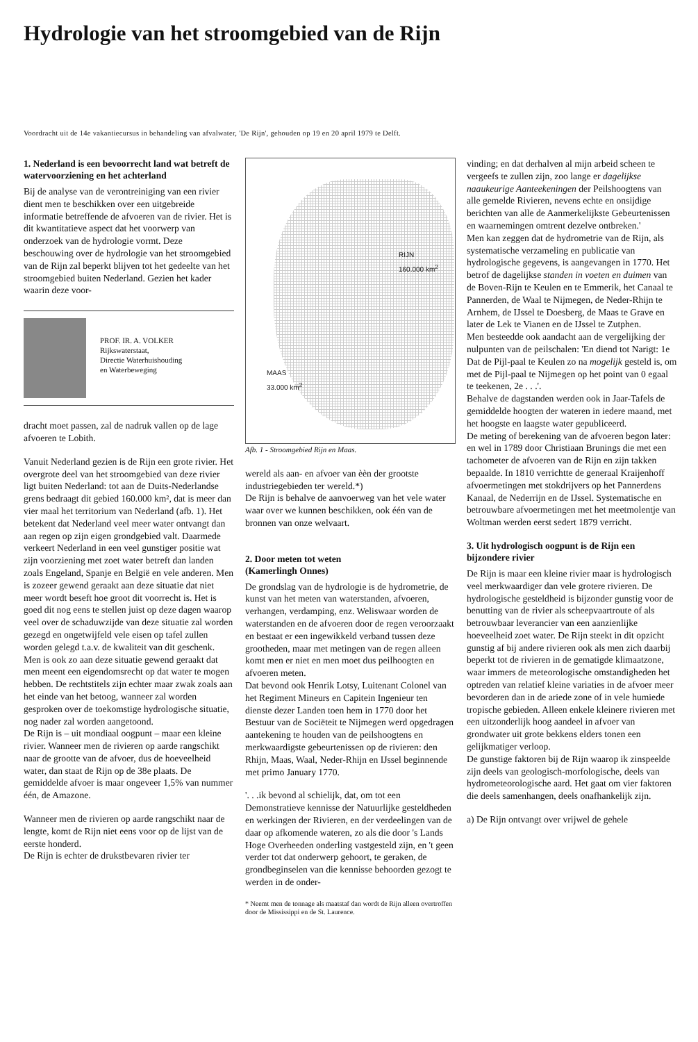Hydrologie van het stroomgebied van de Rijn
Voordracht uit de 14e vakantiecursus in behandeling van afvalwater, 'De Rijn', gehouden op 19 en 20 april 1979 te Delft.
1. Nederland is een bevoorrecht land wat betreft de watervoorziening en het achterland
Bij de analyse van de verontreiniging van een rivier dient men te beschikken over een uitgebreide informatie betreffende de afvoeren van de rivier. Het is dit kwantitatieve aspect dat het voorwerp van onderzoek van de hydrologie vormt. Deze beschouwing over de hydrologie van het stroomgebied van de Rijn zal beperkt blijven tot het gedeelte van het stroomgebied buiten Nederland. Gezien het kader waarin deze voor-
PROF. IR. A. VOLKER
Rijkswaterstaat,
Directie Waterhuishouding
en Waterbeweging
dracht moet passen, zal de nadruk vallen op de lage afvoeren te Lobith.
Vanuit Nederland gezien is de Rijn een grote rivier. Het overgrote deel van het stroomgebied van deze rivier ligt buiten Nederland: tot aan de Duits-Nederlandse grens bedraagt dit gebied 160.000 km², dat is meer dan vier maal het territorium van Nederland (afb. 1). Het betekent dat Nederland veel meer water ontvangt dan aan regen op zijn eigen grondgebied valt. Daarmede verkeert Nederland in een veel gunstiger positie wat zijn voorziening met zoet water betreft dan landen zoals Engeland, Spanje en België en vele anderen. Men is zozeer gewend geraakt aan deze situatie dat niet meer wordt beseft hoe groot dit voorrecht is. Het is goed dit nog eens te stellen juist op deze dagen waarop veel over de schaduwzijde van deze situatie zal worden gezegd en ongetwijfeld vele eisen op tafel zullen worden gelegd t.a.v. de kwaliteit van dit geschenk.
Men is ook zo aan deze situatie gewend geraakt dat men meent een eigendomsrecht op dat water te mogen hebben. De rechtstitels zijn echter maar zwak zoals aan het einde van het betoog, wanneer zal worden gesproken over de toekomstige hydrologische situatie, nog nader zal worden aangetoond.
De Rijn is – uit mondiaal oogpunt – maar een kleine rivier. Wanneer men de rivieren op aarde rangschikt naar de grootte van de afvoer, dus de hoeveelheid water, dan staat de Rijn op de 38e plaats. De gemiddelde afvoer is maar ongeveer 1,5% van nummer één, de Amazone.
Wanneer men de rivieren op aarde rangschikt naar de lengte, komt de Rijn niet eens voor op de lijst van de eerste honderd.
De Rijn is echter de drukstbevaren rivier ter
RIJN
160.000 km<sup>2</sup>
MAAS
33.000 km<sup>2</sup>
Afb. 1 - Stroomgebied Rijn en Maas.
wereld als aan- en afvoer van èèn der grootste industriegebieden ter wereld.*)
De Rijn is behalve de aanvoerweg van het vele water waar over we kunnen beschikken, ook één van de bronnen van onze welvaart.
2. Door meten tot weten
(Kamerlingh Onnes)
De grondslag van de hydrologie is de hydrometrie, de kunst van het meten van waterstanden, afvoeren, verhangen, verdamping, enz. Weliswaar worden de waterstanden en de afvoeren door de regen veroorzaakt en bestaat er een ingewikkeld verband tussen deze grootheden, maar met metingen van de regen alleen komt men er niet en men moet dus peilhoogten en afvoeren meten.
Dat bevond ook Henrik Lotsy, Luitenant Colonel van het Regiment Mineurs en Capitein Ingenieur ten dienste dezer Landen toen hem in 1770 door het Bestuur van de Sociëteit te Nijmegen werd opgedragen aantekening te houden van de peilshoogtens en merkwaardigste gebeurtenissen op de rivieren: den Rhijn, Maas, Waal, Neder-Rhijn en IJssel beginnende met primo January 1770.
'. . .ik bevond al schielijk, dat, om tot een Demonstratieve kennisse der Natuurlijke gesteldheden en werkingen der Rivieren, en der verdeelingen van de daar op afkomende wateren, zo als die door 's Lands Hoge Overheeden onderling vastgesteld zijn, en 't geen verder tot dat onderwerp gehoort, te geraken, de grondbeginselen van die kennisse behoorden gezogt te werden in de onder-
* Neemt men de tonnage als maatstaf dan wordt de Rijn alleen overtroffen door de Mississippi en de St. Laurence.
vinding; en dat derhalven al mijn arbeid scheen te vergeefs te zullen zijn, zoo lange er dagelijkse naaukeurige Aanteekeningen der Peilshoogtens van alle gemelde Rivieren, nevens echte en onsijdige berichten van alle de Aanmerkelijkste Gebeurtenissen en waarnemingen omtrent dezelve ontbreken.'
Men kan zeggen dat de hydrometrie van de Rijn, als systematische verzameling en publicatie van hydrologische gegevens, is aangevangen in 1770. Het betrof de dagelijkse standen in voeten en duimen van de Boven-Rijn te Keulen en te Emmerik, het Canaal te Pannerden, de Waal te Nijmegen, de Neder-Rhijn te Arnhem, de IJssel te Doesberg, de Maas te Grave en later de Lek te Vianen en de IJssel te Zutphen.
Men besteedde ook aandacht aan de vergelijking der nulpunten van de peilschalen: 'En diend tot Narigt: 1e Dat de Pijl-paal te Keulen zo na mogelijk gesteld is, om met de Pijl-paal te Nijmegen op het point van 0 egaal te teekenen, 2e . . .'.
Behalve de dagstanden werden ook in Jaar-Tafels de gemiddelde hoogten der wateren in iedere maand, met het hoogste en laagste water gepubliceerd.
De meting of berekening van de afvoeren begon later: en wel in 1789 door Christiaan Brunings die met een tachometer de afvoeren van de Rijn en zijn takken bepaalde. In 1810 verrichtte de generaal Kraijenhoff afvoermetingen met stokdrijvers op het Pannerdens Kanaal, de Nederrijn en de IJssel. Systematische en betrouwbare afvoermetingen met het meetmolentje van Woltman werden eerst sedert 1879 verricht.
3. Uit hydrologisch oogpunt is de Rijn een bijzondere rivier
De Rijn is maar een kleine rivier maar is hydrologisch veel merkwaardiger dan vele grotere rivieren. De hydrologische gesteldheid is bijzonder gunstig voor de benutting van de rivier als scheepvaartroute of als betrouwbaar leverancier van een aanzienlijke hoeveelheid zoet water. De Rijn steekt in dit opzicht gunstig af bij andere rivieren ook als men zich daarbij beperkt tot de rivieren in de gematigde klimaatzone, waar immers de meteorologische omstandigheden het optreden van relatief kleine variaties in de afvoer meer bevorderen dan in de ariede zone of in vele humiede tropische gebieden. Alleen enkele kleinere rivieren met een uitzonderlijk hoog aandeel in afvoer van grondwater uit grote bekkens elders tonen een gelijkmatiger verloop.
De gunstige faktoren bij de Rijn waarop ik zinspeelde zijn deels van geologisch-morfologische, deels van hydrometeorologische aard. Het gaat om vier faktoren die deels samenhangen, deels onafhankelijk zijn.
a) De Rijn ontvangt over vrijwel de gehele